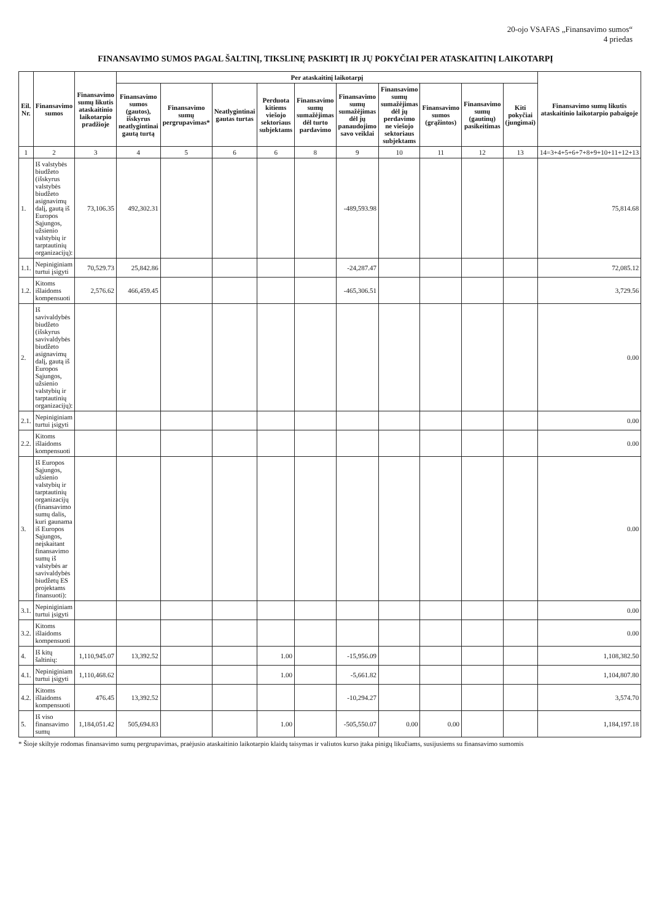20-ojo VSAFAS „Finansavimo sumos“
4 priedas
FINANSAVIMO SUMOS PAGAL ŠALTINĮ, TIKSLINĘ PASKIRTĮ IR JŲ POKYČIAI PER ATASKAITINĮ LAIKOTARPĮ
| Eil. Nr. | Finansavimo sumos | Finansavimo sumų likutis ataskaitinio laikotarpio pradžioje | Per ataskaitinį laikotarpį | | | | | | | | | | Finansavimo sumų likutis ataskaitinio laikotarpio pabaigoje |
| --- | --- | --- | --- | --- | --- | --- | --- | --- | --- | --- | --- | --- | --- |
| | | | Finansavimo sumos (gautos), išskyrus neatlygintinai gautą turtą | Finansavimo sumų pergrupavimas* | Neatlygintinai gautas turtas | Perduota kitiems viešojo sektoriaus subjektams | Finansavimo sumų sumažėjimas dėl turto pardavimo | Finansavimo sumų sumažėjimas dėl jų panaudojimo savo veiklai | Finansavimo sumų sumažėjimas dėl jų perdavimo ne viešojo sektoriaus subjektams | Finansavimo sumos (grąžintos) | Finansavimo sumų (gautinų) pasikeitimas | Kiti pokyčiai (jungimai) | |
| 1 | 2 | 3 | 4 | 5 | 6 | 6 | 8 | 9 | 10 | 11 | 12 | 13 | 14=3+4+5+6+7+8+9+10+11+12+13 |
| 1. | Iš valstybės biudžeto (išskyrus valstybės biudžeto asignavimų dalį, gautą iš Europos Sąjungos, užsienio valstybių ir tarptautinių organizacijų): | 73,106.35 | 492,302.31 | | | | | -489,593.98 | | | | | 75,814.68 |
| 1.1. | Nepiniginiam turtui įsigyti | 70,529.73 | 25,842.86 | | | | | -24,287.47 | | | | | 72,085.12 |
| 1.2. | Kitoms išlaidoms kompensuoti | 2,576.62 | 466,459.45 | | | | | -465,306.51 | | | | | 3,729.56 |
| 2. | Iš savivaldybės biudžeto (išskyrus savivaldybės biudžeto asignavimų dalį, gautą iš Europos Sąjungos, užsienio valstybių ir tarptautinių organizacijų): | | | | | | | | | | | | 0.00 |
| 2.1. | Nepiniginiam turtui įsigyti | | | | | | | | | | | | 0.00 |
| 2.2. | Kitoms išlaidoms kompensuoti | | | | | | | | | | | | 0.00 |
| 3. | Iš Europos Sąjungos, užsienio valstybių ir tarptautinių organizacijų (finansavimo sumų dalis, kuri gaunama iš Europos Sąjungos, neįskaitant finansavimo sumų iš valstybės ar savivaldybės biudžetų ES projektams finansuoti): | | | | | | | | | | | | 0.00 |
| 3.1. | Nepiniginiam turtui įsigyti | | | | | | | | | | | | 0.00 |
| 3.2. | Kitoms išlaidoms kompensuoti | | | | | | | | | | | | 0.00 |
| 4. | Iš kitų šaltinių: | 1,110,945.07 | 13,392.52 | | | 1.00 | | -15,956.09 | | | | | 1,108,382.50 |
| 4.1. | Nepiniginiam turtui įsigyti | 1,110,468.62 | | | | 1.00 | | -5,661.82 | | | | | 1,104,807.80 |
| 4.2. | Kitoms išlaidoms kompensuoti | 476.45 | 13,392.52 | | | | | -10,294.27 | | | | | 3,574.70 |
| 5. | Iš viso finansavimo sumų | 1,184,051.42 | 505,694.83 | | | 1.00 | | -505,550.07 | 0.00 | 0.00 | | | 1,184,197.18 |
* Šioje skiltyje rodomas finansavimo sumų pergrupavimas, praėjusio ataskaitinio laikotarpio klaidų taisymas ir valiutos kurso įtaka pinigų likučiams, susijusiems su finansavimo sumomis